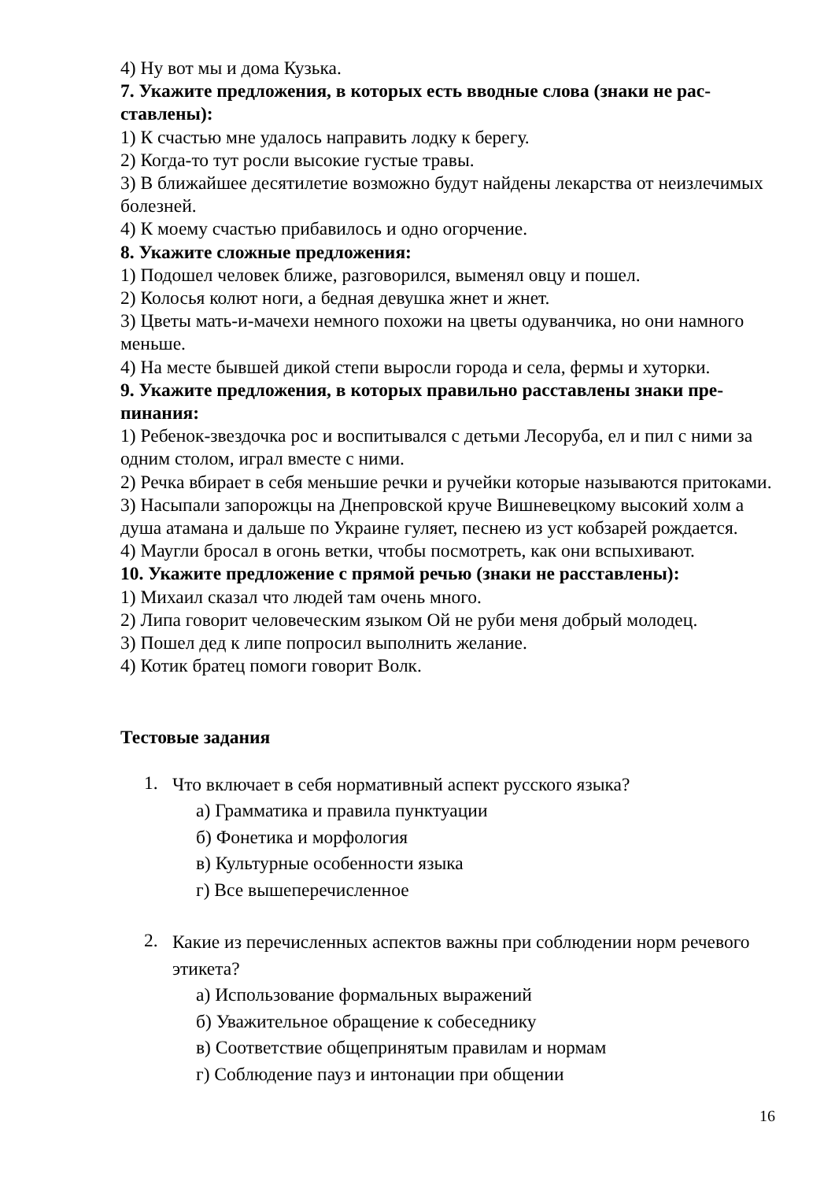4) Ну вот мы и дома Кузька.
7. Укажите предложения, в которых есть вводные слова (знаки не рас­ставлены):
1) К счастью мне удалось направить лодку к берегу.
2) Когда-то тут росли высокие густые травы.
3) В ближайшее десятилетие возможно будут найдены лекарства от неизле­чимых болезней.
4) К моему счастью прибавилось и одно огорчение.
8. Укажите сложные предложения:
1) Подошел человек ближе, разговорился, выменял овцу и пошел.
2) Колосья колют ноги, а бедная девушка жнет и жнет.
3) Цветы мать-и-мачехи немного похожи на цветы одуванчика, но они намного меньше.
4) На месте бывшей дикой степи выросли города и села, фермы и хуторки.
9. Укажите предложения, в которых правильно расставлены знаки пре­пинания:
1) Ребенок-звездочка рос и воспитывался с детьми Лесоруба, ел и пил с ними за одним столом, играл вместе с ними.
2) Речка вбирает в себя меньшие речки и ручейки которые называются при­токами.
3) Насыпали запорожцы на Днепровской круче Вишневецкому высокий холм а душа атамана и дальше по Украине гуляет, песнею из уст кобзарей рожда­ется.
4) Маугли бросал в огонь ветки, чтобы посмотреть, как они вспыхивают.
10. Укажите предложение с прямой речью (знаки не расставлены):
1) Михаил сказал что людей там очень много.
2) Липа говорит человеческим языком Ой не руби меня добрый молодец.
3) Пошел дед к липе попросил выполнить желание.
4) Котик братец помоги говорит Волк.
Тестовые задания
1.
Что включает в себя нормативный аспект русского языка?
а) Грамматика и правила пунктуации
б) Фонетика и морфология
в) Культурные особенности языка
г) Все вышеперечисленное
2.
Какие из перечисленных аспектов важны при соблюдении норм рече­вого этикета?
а) Использование формальных выражений
б) Уважительное обращение к собеседнику
в) Соответствие общепринятым правилам и нормам
г) Соблюдение пауз и интонации при общении
16